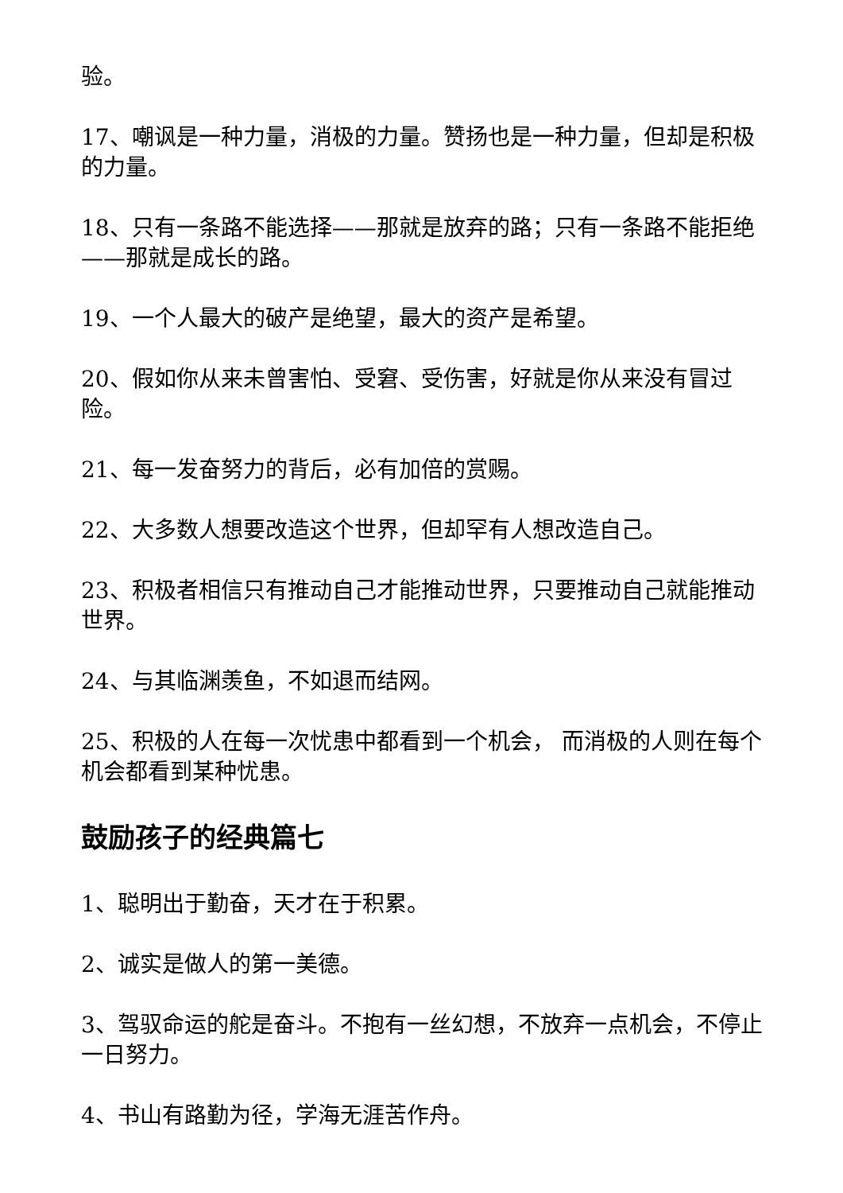验。
17、嘲讽是一种力量，消极的力量。赞扬也是一种力量，但却是积极的力量。
18、只有一条路不能选择——那就是放弃的路；只有一条路不能拒绝——那就是成长的路。
19、一个人最大的破产是绝望，最大的资产是希望。
20、假如你从来未曾害怕、受窘、受伤害，好就是你从来没有冒过险。
21、每一发奋努力的背后，必有加倍的赏赐。
22、大多数人想要改造这个世界，但却罕有人想改造自己。
23、积极者相信只有推动自己才能推动世界，只要推动自己就能推动世界。
24、与其临渊羡鱼，不如退而结网。
25、积极的人在每一次忧患中都看到一个机会， 而消极的人则在每个机会都看到某种忧患。
鼓励孩子的经典篇七
1、聪明出于勤奋，天才在于积累。
2、诚实是做人的第一美德。
3、驾驭命运的舵是奋斗。不抱有一丝幻想，不放弃一点机会，不停止一日努力。
4、书山有路勤为径，学海无涯苦作舟。